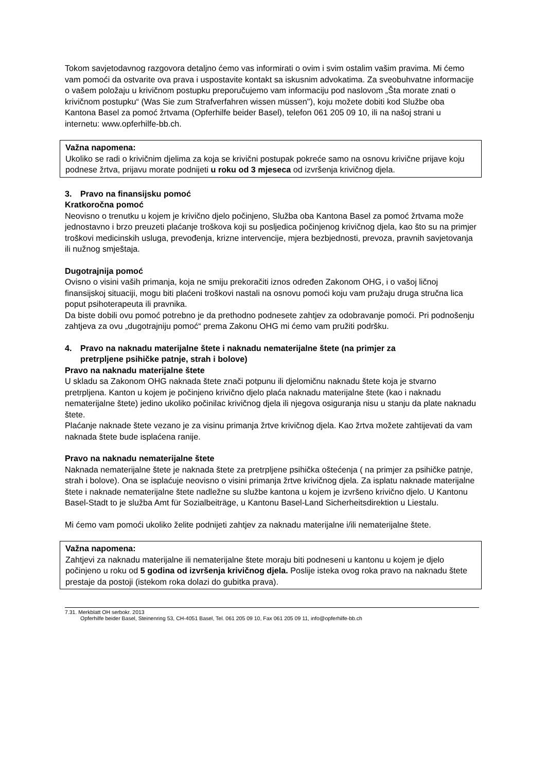Tokom savjetodavnog razgovora detaljno ćemo vas informirati o ovim i svim ostalim vašim pravima. Mi ćemo vam pomoći da ostvarite ova prava i uspostavite kontakt sa iskusnim advokatima. Za sveobuhvatne informacije o vašem položaju u krivičnom postupku preporučujemo vam informaciju pod naslovom „Šta morate znati o krivičnom postupku“ (Was Sie zum Strafverfahren wissen müssen"), koju možete dobiti kod Službe oba Kantona Basel za pomoć žrtvama (Opferhilfe beider Basel), telefon 061 205 09 10, ili na našoj strani u internetu: www.opferhilfe-bb.ch.
Važna napomena:
Ukoliko se radi o krivičnim djelima za koja se krivični postupak pokreće samo na osnovu krivične prijave koju podnese žrtva, prijavu morate podnijeti u roku od 3 mjeseca od izvršenja krivičnog djela.
3. Pravo na finansijsku pomoć
Kratkoročna pomoć
Neovisno o trenutku u kojem je krivično djelo počinjeno, Služba oba Kantona Basel za pomoć žrtvama može jednostavno i brzo preuzeti plaćanje troškova koji su posljedica počinjenog krivičnog djela, kao što su na primjer troškovi medicinskih usluga, prevođenja, krizne intervencije, mjera bezbjednosti, prevoza, pravnih savjetovanja ili nužnog smještaja.
Dugotrajnija pomoć
Ovisno o visini vaših primanja, koja ne smiju prekoračiti iznos određen Zakonom OHG, i o vašoj ličnoj finansijskoj situaciji, mogu biti plaćeni troškovi nastali na osnovu pomoći koju vam pružaju druga stručna lica poput psihoterapeuta ili pravnika.
Da biste dobili ovu pomoć potrebno je da prethodno podnesete zahtjev za odobravanje pomoći. Pri podnošenju zahtjeva za ovu „dugotrajniju pomoć“ prema Zakonu OHG mi ćemo vam pružiti podršku.
4. Pravo na naknadu materijalne štete i naknadu nematerijalne štete (na primjer za
pretrpljene psihičke patnje, strah i bolove)
Pravo na naknadu materijalne štete
U skladu sa Zakonom OHG naknada štete znači potpunu ili djelomičnu naknadu štete koja je stvarno pretrpljena. Kanton u kojem je počinjeno krivično djelo plaća naknadu materijalne štete (kao i naknadu nematerijalne štete) jedino ukoliko počinilac krivičnog djela ili njegova osiguranja nisu u stanju da plate naknadu štete.
Plaćanje naknade štete vezano je za visinu primanja žrtve krivičnog djela. Kao žrtva možete zahtijevati da vam naknada štete bude isplaćena ranije.
Pravo na naknadu nematerijalne štete
Naknada nematerijalne štete je naknada štete za pretrpljene psihička oštećenja ( na primjer za psihičke patnje, strah i bolove). Ona se isplaćuje neovisno o visini primanja žrtve krivičnog djela. Za isplatu naknade materijalne štete i naknade nematerijalne štete nadležne su službe kantona u kojem je izvršeno krivično djelo. U Kantonu Basel-Stadt to je služba Amt für Sozialbeiträge, u Kantonu Basel-Land Sicherheitsdirektion u Liestalu.
Mi ćemo vam pomoći ukoliko želite podnijeti zahtjev za naknadu materijalne i/ili nematerijalne štete.
Važna napomena:
Zahtjevi za naknadu materijalne ili nematerijalne štete moraju biti podneseni u kantonu u kojem je djelo počinjeno u roku od 5 godina od izvršenja krivičnog djela. Poslije isteka ovog roka pravo na naknadu štete prestaje da postoji (istekom roka dolazi do gubitka prava).
7.31. Merkblatt OH serbokr. 2013
Opferhilfe beider Basel, Steinenring 53, CH-4051 Basel, Tel. 061 205 09 10, Fax 061 205 09 11, info@opferhilfe-bb.ch